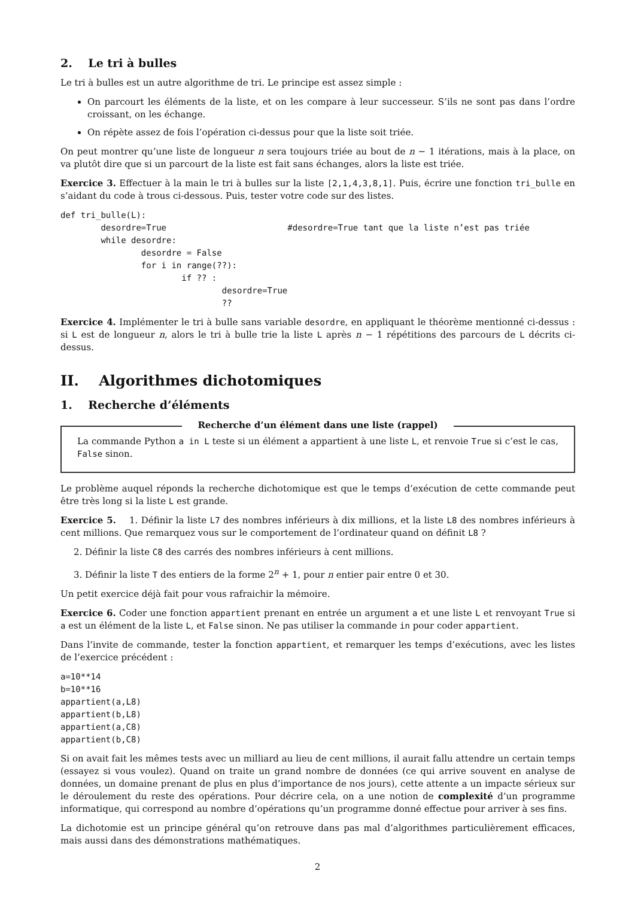2. Le tri à bulles
Le tri à bulles est un autre algorithme de tri. Le principe est assez simple :
On parcourt les éléments de la liste, et on les compare à leur successeur. S’ils ne sont pas dans l’ordre croissant, on les échange.
On répète assez de fois l’opération ci-dessus pour que la liste soit triée.
On peut montrer qu’une liste de longueur n sera toujours triée au bout de n − 1 itérations, mais à la place, on va plutôt dire que si un parcourt de la liste est fait sans échanges, alors la liste est triée.
Exercice 3. Effectuer à la main le tri à bulles sur la liste [2,1,4,3,8,1]. Puis, écrire une fonction tri_bulle en s’aidant du code à trous ci-dessous. Puis, tester votre code sur des listes.
def tri_bulle(L):
        desordre=True                        #desordre=True tant que la liste n’est pas triée
        while desordre:
                desordre = False
                for i in range(??):
                        if ?? :
                                desordre=True
                                ??
Exercice 4. Implémenter le tri à bulle sans variable desordre, en appliquant le théorème mentionné ci-dessus : si L est de longueur n, alors le tri à bulle trie la liste L après n − 1 répétitions des parcours de L décrits ci-dessus.
II. Algorithmes dichotomiques
1. Recherche d’éléments
Recherche d’un élément dans une liste (rappel)
La commande Python a in L teste si un élément a appartient à une liste L, et renvoie True si c’est le cas, False sinon.
Le problème auquel réponds la recherche dichotomique est que le temps d’exécution de cette commande peut être très long si la liste L est grande.
Exercice 5. 1. Définir la liste L7 des nombres inférieurs à dix millions, et la liste L8 des nombres inférieurs à cent millions. Que remarquez vous sur le comportement de l’ordinateur quand on définit L8 ?
2. Définir la liste C8 des carrés des nombres inférieurs à cent millions.
3. Définir la liste T des entiers de la forme 2<sup>n</sup> + 1, pour n entier pair entre 0 et 30.
Un petit exercice déjà fait pour vous rafraichir la mémoire.
Exercice 6. Coder une fonction appartient prenant en entrée un argument a et une liste L et renvoyant True si a est un élément de la liste L, et False sinon. Ne pas utiliser la commande in pour coder appartient.
Dans l’invite de commande, tester la fonction appartient, et remarquer les temps d’exécutions, avec les listes de l’exercice précédent :
a=10**14
b=10**16
appartient(a,L8)
appartient(b,L8)
appartient(a,C8)
appartient(b,C8)
Si on avait fait les mêmes tests avec un milliard au lieu de cent millions, il aurait fallu attendre un certain temps (essayez si vous voulez). Quand on traite un grand nombre de données (ce qui arrive souvent en analyse de données, un domaine prenant de plus en plus d’importance de nos jours), cette attente a un impacte sérieux sur le déroulement du reste des opérations. Pour décrire cela, on a une notion de complexité d’un programme informatique, qui correspond au nombre d’opérations qu’un programme donné effectue pour arriver à ses fins.
La dichotomie est un principe général qu’on retrouve dans pas mal d’algorithmes particulièrement efficaces, mais aussi dans des démonstrations mathématiques.
2